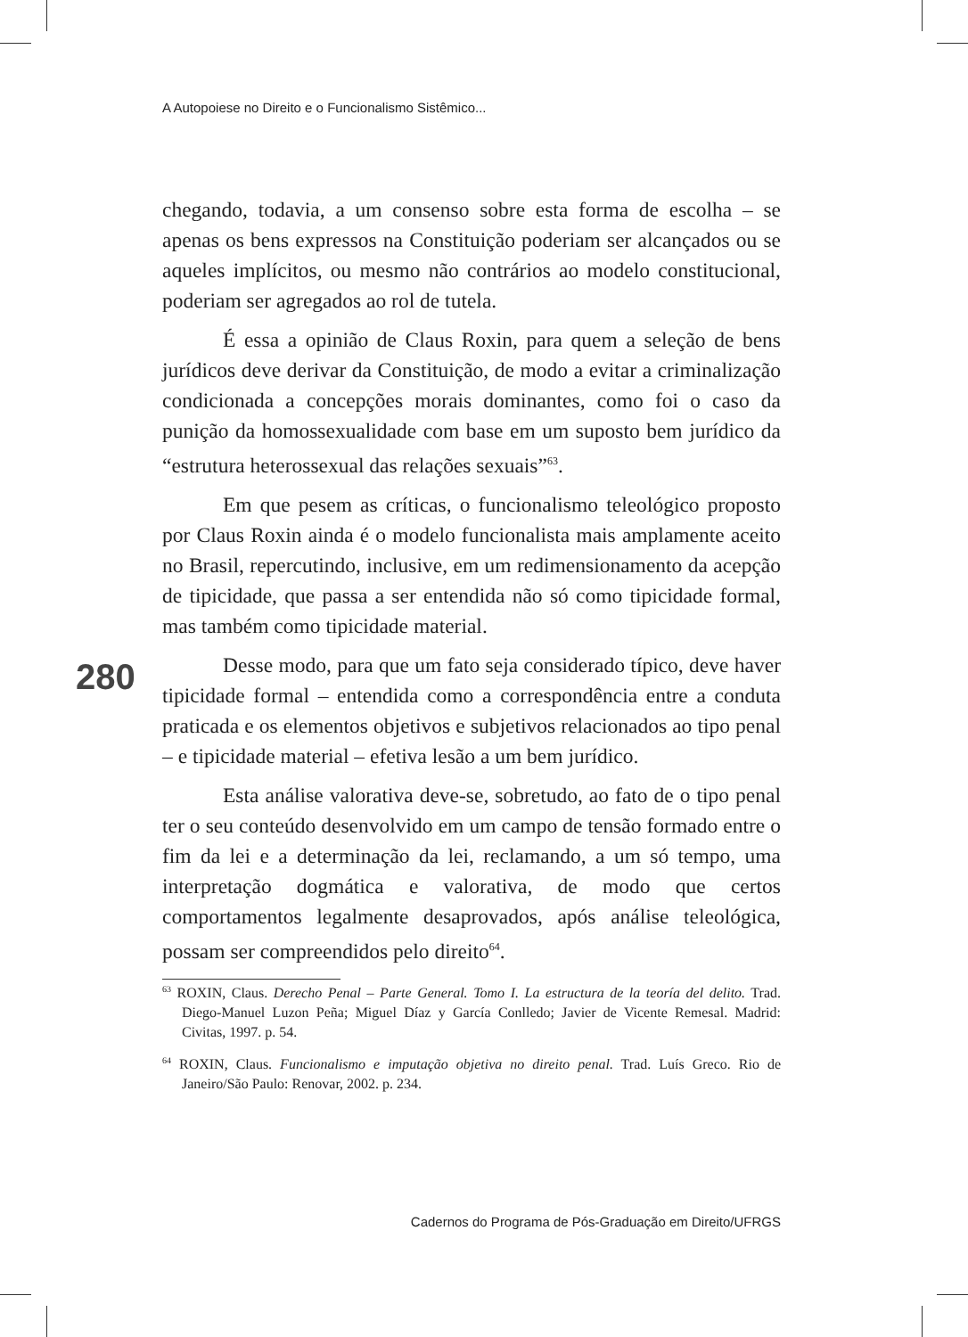A Autopoiese no Direito e o Funcionalismo Sistêmico...
280
chegando, todavia, a um consenso sobre esta forma de escolha – se apenas os bens expressos na Constituição poderiam ser alcançados ou se aqueles implícitos, ou mesmo não contrários ao modelo constitucional, poderiam ser agregados ao rol de tutela.
É essa a opinião de Claus Roxin, para quem a seleção de bens jurídicos deve derivar da Constituição, de modo a evitar a criminalização condicionada a concepções morais dominantes, como foi o caso da punição da homossexualidade com base em um suposto bem jurídico da “estrutura heterossexual das relações sexuais”<sup>63</sup>.
Em que pesem as críticas, o funcionalismo teleológico proposto por Claus Roxin ainda é o modelo funcionalista mais amplamente aceito no Brasil, repercutindo, inclusive, em um redimensionamento da acepção de tipicidade, que passa a ser entendida não só como tipicidade formal, mas também como tipicidade material.
Desse modo, para que um fato seja considerado típico, deve haver tipicidade formal – entendida como a correspondência entre a conduta praticada e os elementos objetivos e subjetivos relacionados ao tipo penal – e tipicidade material – efetiva lesão a um bem jurídico.
Esta análise valorativa deve-se, sobretudo, ao fato de o tipo penal ter o seu conteúdo desenvolvido em um campo de tensão formado entre o fim da lei e a determinação da lei, reclamando, a um só tempo, uma interpretação dogmática e valorativa, de modo que certos comportamentos legalmente desaprovados, após análise teleológica, possam ser compreendidos pelo direito<sup>64</sup>.
<sup>63</sup> ROXIN, Claus. Derecho Penal – Parte General. Tomo I. La estructura de la teoría del delito. Trad. Diego-Manuel Luzon Peña; Miguel Díaz y García Conlledo; Javier de Vicente Remesal. Madrid: Civitas, 1997. p. 54.
<sup>64</sup> ROXIN, Claus. Funcionalismo e imputação objetiva no direito penal. Trad. Luís Greco. Rio de Janeiro/São Paulo: Renovar, 2002. p. 234.
Cadernos do Programa de Pós-Graduação em Direito/UFRGS